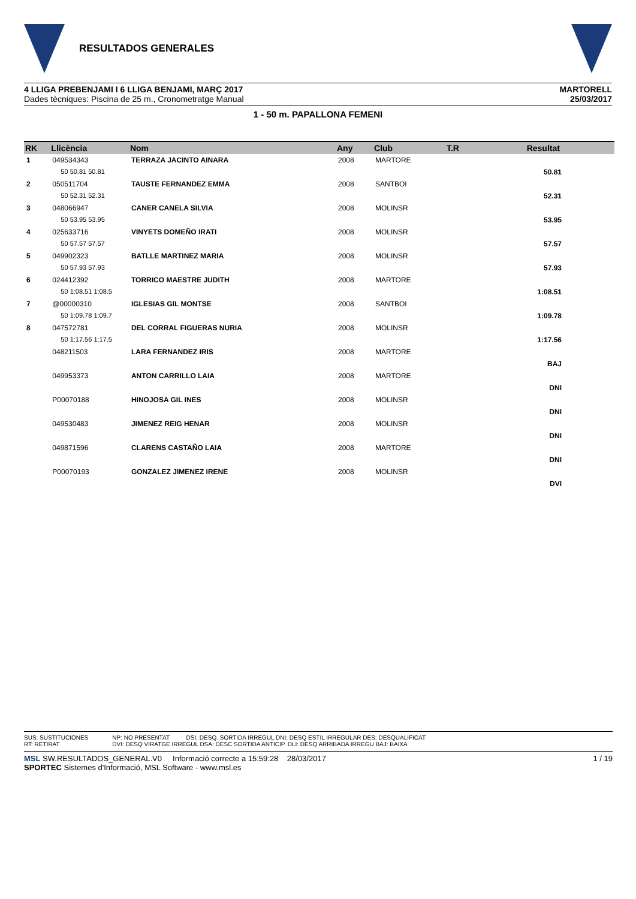RESULTADOS GENERALES
4 LLIGA PREBENJAMI I 6 LLIGA BENJAMI, MARÇ 2017
Dades tècniques: Piscina de 25 m., Cronometratge Manual
MARTORELL
25/03/2017
1 - 50 m. PAPALLONA FEMENI
| RK | Llicència | Nom | Any | Club | T.R | Resultat |
| --- | --- | --- | --- | --- | --- | --- |
| 1 | 049534343 | TERRAZA JACINTO AINARA | 2008 | MARTORE | | |
| | 50 50.81 50.81 | | | | | 50.81 |
| 2 | 050511704 | TAUSTE FERNANDEZ EMMA | 2008 | SANTBOI | | |
| | 50 52.31 52.31 | | | | | 52.31 |
| 3 | 048066947 | CANER CANELA SILVIA | 2008 | MOLINSR | | |
| | 50 53.95 53.95 | | | | | 53.95 |
| 4 | 025633716 | VINYETS DOMEÑO IRATI | 2008 | MOLINSR | | |
| | 50 57.57 57.57 | | | | | 57.57 |
| 5 | 049902323 | BATLLE MARTINEZ MARIA | 2008 | MOLINSR | | |
| | 50 57.93 57.93 | | | | | 57.93 |
| 6 | 024412392 | TORRICO MAESTRE JUDITH | 2008 | MARTORE | | |
| | 50 1:08.51 1:08.5 | | | | | 1:08.51 |
| 7 | @00000310 | IGLESIAS GIL MONTSE | 2008 | SANTBOI | | |
| | 50 1:09.78 1:09.7 | | | | | 1:09.78 |
| 8 | 047572781 | DEL CORRAL FIGUERAS NURIA | 2008 | MOLINSR | | |
| | 50 1:17.56 1:17.5 | | | | | 1:17.56 |
| | 048211503 | LARA FERNANDEZ IRIS | 2008 | MARTORE | | |
| | | | | | | BAJ |
| | 049953373 | ANTON CARRILLO LAIA | 2008 | MARTORE | | |
| | | | | | | DNI |
| | P00070188 | HINOJOSA GIL INES | 2008 | MOLINSR | | |
| | | | | | | DNI |
| | 049530483 | JIMENEZ REIG HENAR | 2008 | MOLINSR | | |
| | | | | | | DNI |
| | 049871596 | CLARENS CASTAÑO LAIA | 2008 | MARTORE | | |
| | | | | | | DNI |
| | P00070193 | GONZALEZ JIMENEZ IRENE | 2008 | MOLINSR | | |
| | | | | | | DVI |
SUS: SUSTITUCIONES
RT: RETIRAT
NP: NO PRESENTAT DSI: DESQ. SORTIDA IRREGUL DNI: DESQ ESTIL IRREGULAR DES: DESQUALIFICAT
DVI: DESQ VIRATGE IRREGUL DSA: DESC SORTIDA ANTICIP. DLI: DESQ ARRIBADA IRREGU BAJ: BAIXA
MSL SW.RESULTADOS_GENERAL.V0 Informació correcte a 15:59:28 28/03/2017
SPORTEC Sistemes d'Informació, MSL Software - www.msl.es
1 / 19